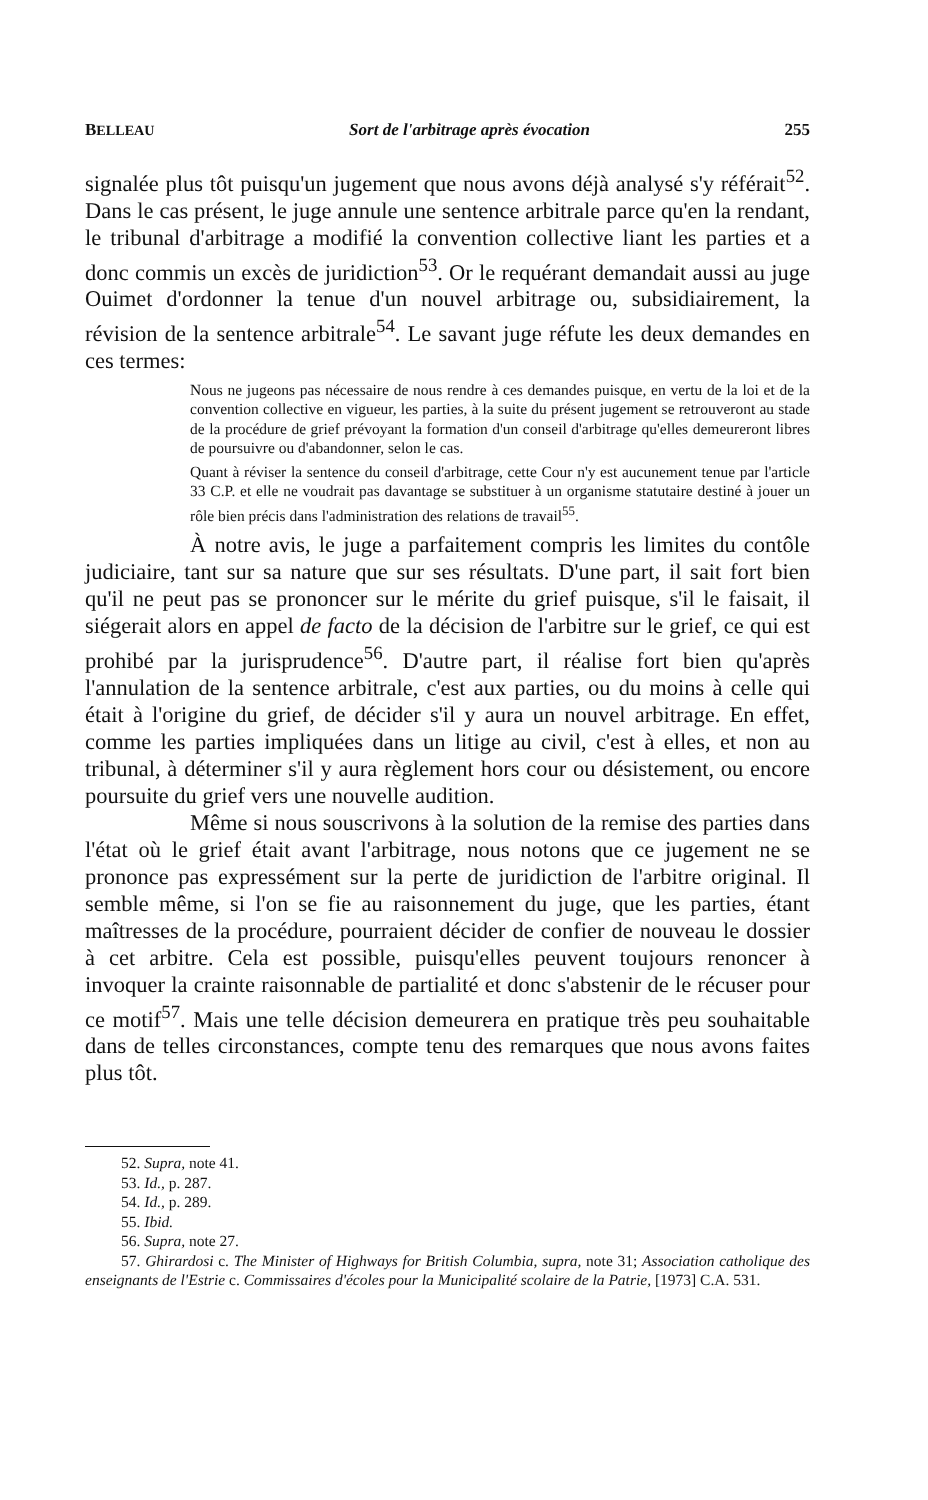BELLEAU Sort de l'arbitrage après évocation 255
signalée plus tôt puisqu'un jugement que nous avons déjà analysé s'y référait<sup>52</sup>. Dans le cas présent, le juge annule une sentence arbitrale parce qu'en la rendant, le tribunal d'arbitrage a modifié la convention collective liant les parties et a donc commis un excès de juridiction<sup>53</sup>. Or le requérant demandait aussi au juge Ouimet d'ordonner la tenue d'un nouvel arbitrage ou, subsidiairement, la révision de la sentence arbitrale<sup>54</sup>. Le savant juge réfute les deux demandes en ces termes:
Nous ne jugeons pas nécessaire de nous rendre à ces demandes puisque, en vertu de la loi et de la convention collective en vigueur, les parties, à la suite du présent jugement se retrouveront au stade de la procédure de grief prévoyant la formation d'un conseil d'arbitrage qu'elles demeureront libres de poursuivre ou d'abandonner, selon le cas.
Quant à réviser la sentence du conseil d'arbitrage, cette Cour n'y est aucunement tenue par l'article 33 C.P. et elle ne voudrait pas davantage se substituer à un organisme statutaire destiné à jouer un rôle bien précis dans l'administration des relations de travail<sup>55</sup>.
À notre avis, le juge a parfaitement compris les limites du contôle judiciaire, tant sur sa nature que sur ses résultats. D'une part, il sait fort bien qu'il ne peut pas se prononcer sur le mérite du grief puisque, s'il le faisait, il siégerait alors en appel de facto de la décision de l'arbitre sur le grief, ce qui est prohibé par la jurisprudence<sup>56</sup>. D'autre part, il réalise fort bien qu'après l'annulation de la sentence arbitrale, c'est aux parties, ou du moins à celle qui était à l'origine du grief, de décider s'il y aura un nouvel arbitrage. En effet, comme les parties impliquées dans un litige au civil, c'est à elles, et non au tribunal, à déterminer s'il y aura règlement hors cour ou désistement, ou encore poursuite du grief vers une nouvelle audition.
Même si nous souscrivons à la solution de la remise des parties dans l'état où le grief était avant l'arbitrage, nous notons que ce jugement ne se prononce pas expressément sur la perte de juridiction de l'arbitre original. Il semble même, si l'on se fie au raisonnement du juge, que les parties, étant maîtresses de la procédure, pourraient décider de confier de nouveau le dossier à cet arbitre. Cela est possible, puisqu'elles peuvent toujours renoncer à invoquer la crainte raisonnable de partialité et donc s'abstenir de le récuser pour ce motif<sup>57</sup>. Mais une telle décision demeurera en pratique très peu souhaitable dans de telles circonstances, compte tenu des remarques que nous avons faites plus tôt.
52. Supra, note 41.
53. Id., p. 287.
54. Id., p. 289.
55. Ibid.
56. Supra, note 27.
57. Ghirardosi c. The Minister of Highways for British Columbia, supra, note 31; Association catholique des enseignants de l'Estrie c. Commissaires d'écoles pour la Municipalité scolaire de la Patrie, [1973] C.A. 531.